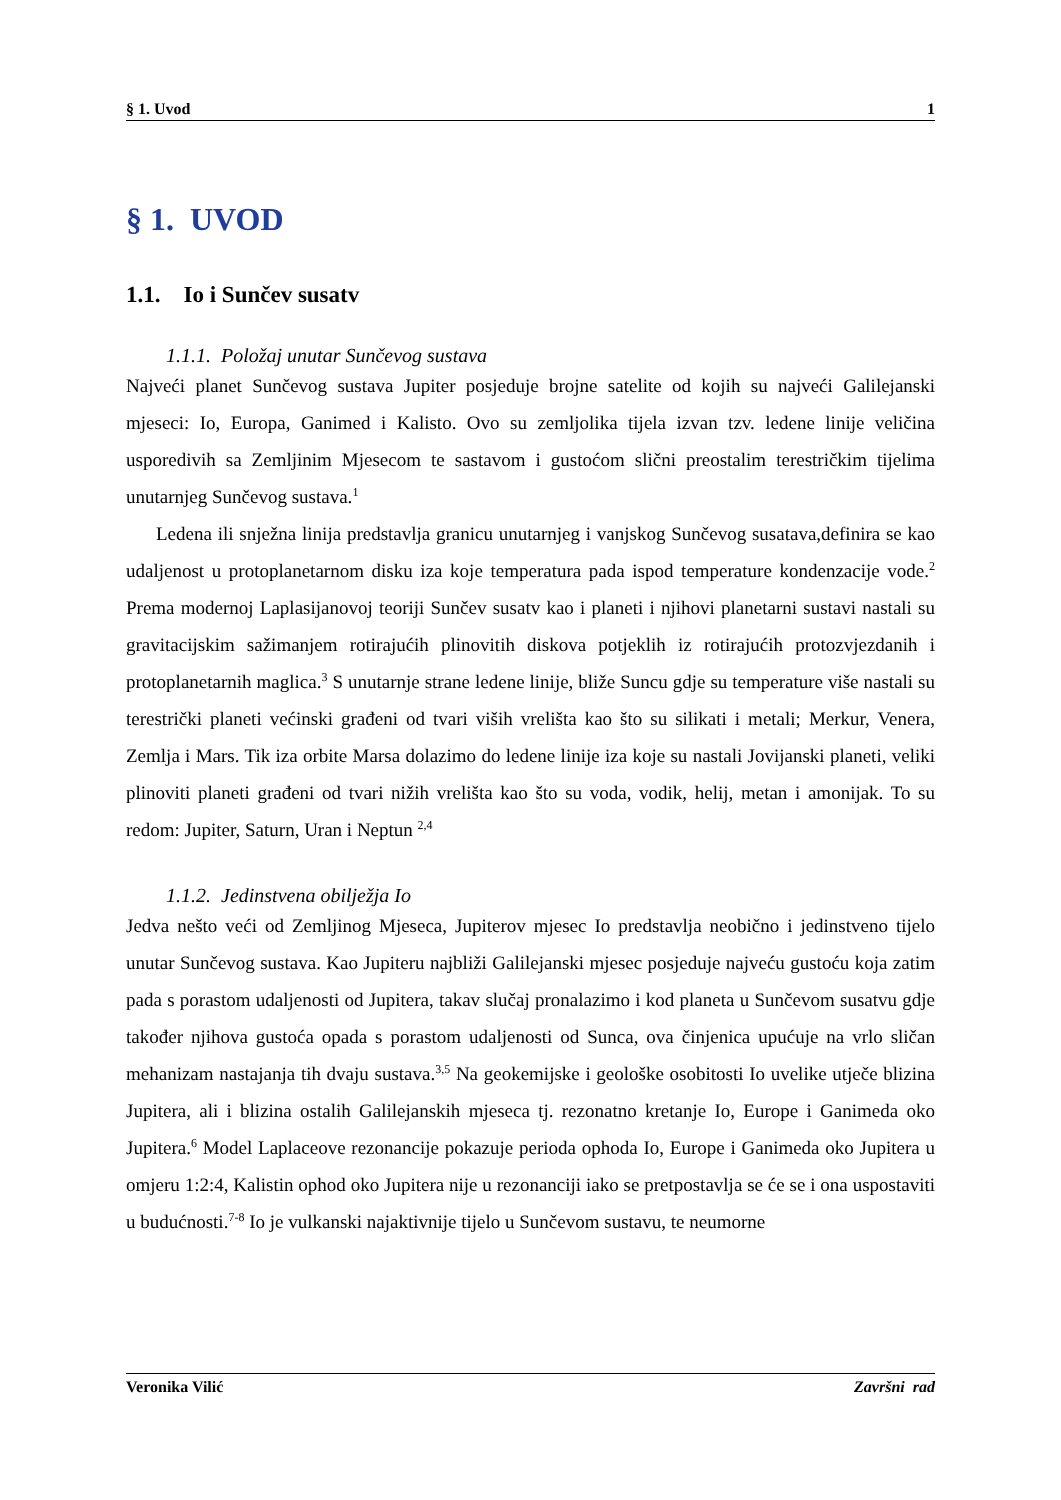§ 1. Uvod 1
§ 1. UVOD
1.1. Io i Sunčev susatv
1.1.1. Položaj unutar Sunčevog sustava
Najveći planet Sunčevog sustava Jupiter posjeduje brojne satelite od kojih su najveći Galilejanski mjeseci: Io, Europa, Ganimed i Kalisto. Ovo su zemljolika tijela izvan tzv. ledene linije veličina usporedivih sa Zemljinim Mjesecom te sastavom i gustoćom slični preostalim terestričkim tijelima unutarnjeg Sunčevog sustava.<sup>1</sup>
Ledena ili snježna linija predstavlja granicu unutarnjeg i vanjskog Sunčevog susatava,definira se kao udaljenost u protoplanetarnom disku iza koje temperatura pada ispod temperature kondenzacije vode.<sup>2</sup> Prema modernoj Laplasijanovoj teoriji Sunčev susatv kao i planeti i njihovi planetarni sustavi nastali su gravitacijskim sažimanjem rotirajućih plinovitih diskova potjeklih iz rotirajućih protozvjezdanih i protoplanetarnih maglica.<sup>3</sup> S unutarnje strane ledene linije, bliže Suncu gdje su temperature više nastali su terestrički planeti većinski građeni od tvari viših vrelišta kao što su silikati i metali; Merkur, Venera, Zemlja i Mars. Tik iza orbite Marsa dolazimo do ledene linije iza koje su nastali Jovijanski planeti, veliki plinoviti planeti građeni od tvari nižih vrelišta kao što su voda, vodik, helij, metan i amonijak. To su redom: Jupiter, Saturn, Uran i Neptun <sup>2,4</sup>
1.1.2. Jedinstvena obilježja Io
Jedva nešto veći od Zemljinog Mjeseca, Jupiterov mjesec Io predstavlja neobično i jedinstveno tijelo unutar Sunčevog sustava. Kao Jupiteru najbliži Galilejanski mjesec posjeduje najveću gustoću koja zatim pada s porastom udaljenosti od Jupitera, takav slučaj pronalazimo i kod planeta u Sunčevom susatvu gdje također njihova gustoća opada s porastom udaljenosti od Sunca, ova činjenica upućuje na vrlo sličan mehanizam nastajanja tih dvaju sustava.<sup>3,5</sup> Na geokemijske i geološke osobitosti Io uvelike utječe blizina Jupitera, ali i blizina ostalih Galilejanskih mjeseca tj. rezonatno kretanje Io, Europe i Ganimeda oko Jupitera.<sup>6</sup> Model Laplaceove rezonancije pokazuje perioda ophoda Io, Europe i Ganimeda oko Jupitera u omjeru 1:2:4, Kalistin ophod oko Jupitera nije u rezonanciji iako se pretpostavlja se će se i ona uspostaviti u budućnosti.<sup>7-8</sup> Io je vulkanski najaktivnije tijelo u Sunčevom sustavu, te neumorne
Veronika Vilić Završni rad